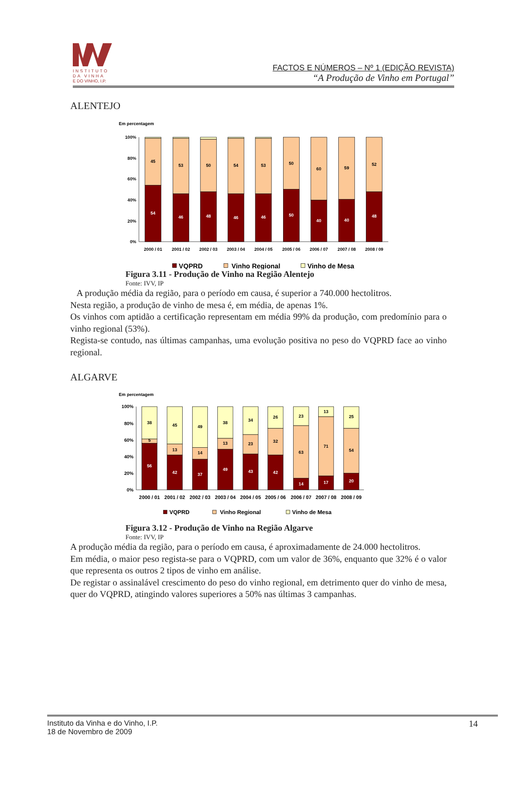INSTITUTO
DA VINHA
E DO VINHO, I.P.
FACTOS E NÚMEROS – Nº 1 (EDIÇÃO REVISTA)
“A Produção de Vinho em Portugal”
ALENTEJO
Em percentagem
100%
80%
60%
40%
20%
0%
45
54
53
46
50
48
54
46
53
46
50
50
60
40
59
40
52
48
2000 / 01
2001 / 02
2002 / 03
2003 / 04
2004 / 05
2005 / 06
2006 / 07
2007 / 08
2008 / 09
VQPRD
Vinho Regional
Vinho de Mesa
Figura 3.11 - Produção de Vinho na Região Alentejo
Fonte: IVV, IP
A produção média da região, para o período em causa, é superior a 740.000 hectolitros.
Nesta região, a produção de vinho de mesa é, em média, de apenas 1%.
Os vinhos com aptidão a certificação representam em média 99% da produção, com predomínio para o vinho regional (53%).
Regista-se contudo, nas últimas campanhas, uma evolução positiva no peso do VQPRD face ao vinho regional.
ALGARVE
Em percentagem
100%
80%
60%
40%
20%
0%
38
5
56
45
13
42
49
14
37
38
13
49
34
23
43
26
32
42
23
63
14
13
71
17
25
54
20
2000 / 01
2001 / 02
2002 / 03
2003 / 04
2004 / 05
2005 / 06
2006 / 07
2007 / 08
2008 / 09
VQPRD
Vinho Regional
Vinho de Mesa
Figura 3.12 - Produção de Vinho na Região Algarve
Fonte: IVV, IP
A produção média da região, para o período em causa, é aproximadamente de 24.000 hectolitros.
Em média, o maior peso regista-se para o VQPRD, com um valor de 36%, enquanto que 32% é o valor que representa os outros 2 tipos de vinho em análise.
De registar o assinalável crescimento do peso do vinho regional, em detrimento quer do vinho de mesa, quer do VQPRD, atingindo valores superiores a 50% nas últimas 3 campanhas.
Instituto da Vinha e do Vinho, I.P.
18 de Novembro de 2009
14